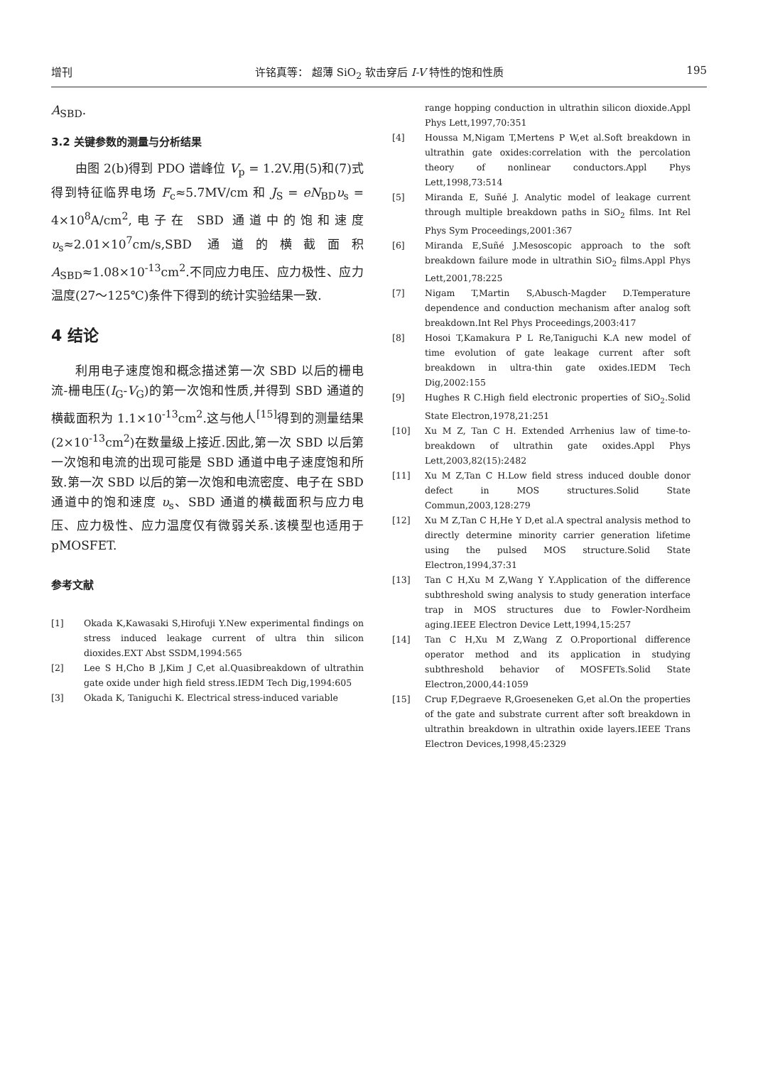增刊 许铭真等： 超薄 SiO<sub>2</sub> 软击穿后 I-V 特性的饱和性质 195
A<sub>SBD</sub>.
3.2 关键参数的测量与分析结果
由图 2(b)得到 PDO 谱峰位 V<sub>p</sub> = 1.2V.用(5)和(7)式得到特征临界电场 F<sub>c</sub>≈5.7MV/cm 和 J<sub>S</sub> = eN<sub>BD</sub>υ<sub>s</sub> = 4×10<sup>8</sup>A/cm<sup>2</sup>,电子在 SBD 通道中的饱和速度 υ<sub>s</sub>≈2.01×10<sup>7</sup>cm/s,SBD 通道的横截面积 A<sub>SBD</sub>≈1.08×10<sup>-13</sup>cm<sup>2</sup>.不同应力电压、应力极性、应力温度(27～125℃)条件下得到的统计实验结果一致.
4 结论
利用电子速度饱和概念描述第一次 SBD 以后的栅电流-栅电压(I<sub>G</sub>-V<sub>G</sub>)的第一次饱和性质,并得到 SBD 通道的横截面积为 1.1×10<sup>-13</sup>cm<sup>2</sup>.这与他人<sup>[15]</sup>得到的测量结果(2×10<sup>-13</sup>cm<sup>2</sup>)在数量级上接近.因此,第一次 SBD 以后第一次饱和电流的出现可能是 SBD 通道中电子速度饱和所致.第一次 SBD 以后的第一次饱和电流密度、电子在 SBD 通道中的饱和速度 υ<sub>s</sub>、SBD 通道的横截面积与应力电压、应力极性、应力温度仅有微弱关系.该模型也适用于 pMOSFET.
参考文献
[1] Okada K,Kawasaki S,Hirofuji Y.New experimental findings on stress induced leakage current of ultra thin silicon dioxides.EXT Abst SSDM,1994:565
[2] Lee S H,Cho B J,Kim J C,et al.Quasibreakdown of ultrathin gate oxide under high field stress.IEDM Tech Dig,1994:605
[3] Okada K, Taniguchi K. Electrical stress-induced variable
range hopping conduction in ultrathin silicon dioxide.Appl Phys Lett,1997,70:351
[4] Houssa M,Nigam T,Mertens P W,et al.Soft breakdown in ultrathin gate oxides:correlation with the percolation theory of nonlinear conductors.Appl Phys Lett,1998,73:514
[5] Miranda E, Suñé J. Analytic model of leakage current through multiple breakdown paths in SiO<sub>2</sub> films. Int Rel Phys Sym Proceedings,2001:367
[6] Miranda E,Suñé J.Mesoscopic approach to the soft breakdown failure mode in ultrathin SiO<sub>2</sub> films.Appl Phys Lett,2001,78:225
[7] Nigam T,Martin S,Abusch-Magder D.Temperature dependence and conduction mechanism after analog soft breakdown.Int Rel Phys Proceedings,2003:417
[8] Hosoi T,Kamakura P L Re,Taniguchi K.A new model of time evolution of gate leakage current after soft breakdown in ultra-thin gate oxides.IEDM Tech Dig,2002:155
[9] Hughes R C.High field electronic properties of SiO<sub>2</sub>.Solid State Electron,1978,21:251
[10] Xu M Z, Tan C H. Extended Arrhenius law of time-to-breakdown of ultrathin gate oxides.Appl Phys Lett,2003,82(15):2482
[11] Xu M Z,Tan C H.Low field stress induced double donor defect in MOS structures.Solid State Commun,2003,128:279
[12] Xu M Z,Tan C H,He Y D,et al.A spectral analysis method to directly determine minority carrier generation lifetime using the pulsed MOS structure.Solid State Electron,1994,37:31
[13] Tan C H,Xu M Z,Wang Y Y.Application of the difference subthreshold swing analysis to study generation interface trap in MOS structures due to Fowler-Nordheim aging.IEEE Electron Device Lett,1994,15:257
[14] Tan C H,Xu M Z,Wang Z O.Proportional difference operator method and its application in studying subthreshold behavior of MOSFETs.Solid State Electron,2000,44:1059
[15] Crup F,Degraeve R,Groeseneken G,et al.On the properties of the gate and substrate current after soft breakdown in ultrathin breakdown in ultrathin oxide layers.IEEE Trans Electron Devices,1998,45:2329